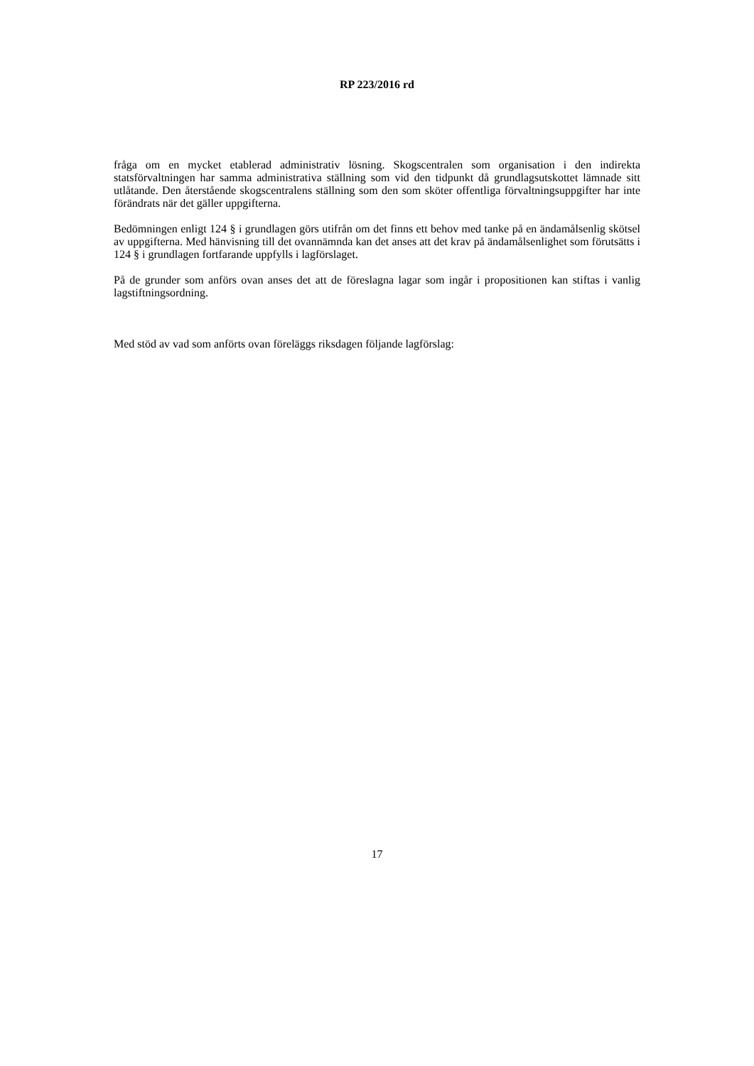RP 223/2016 rd
fråga om en mycket etablerad administrativ lösning. Skogscentralen som organisation i den indirekta statsförvaltningen har samma administrativa ställning som vid den tidpunkt då grundlagsutskottet lämnade sitt utlåtande. Den återstående skogscentralens ställning som den som sköter offentliga förvaltningsuppgifter har inte förändrats när det gäller uppgifterna.
Bedömningen enligt 124 § i grundlagen görs utifrån om det finns ett behov med tanke på en ändamålsenlig skötsel av uppgifterna. Med hänvisning till det ovannämnda kan det anses att det krav på ändamålsenlighet som förutsätts i 124 § i grundlagen fortfarande uppfylls i lagförslaget.
På de grunder som anförs ovan anses det att de föreslagna lagar som ingår i propositionen kan stiftas i vanlig lagstiftningsordning.
Med stöd av vad som anförts ovan föreläggs riksdagen följande lagförslag:
17